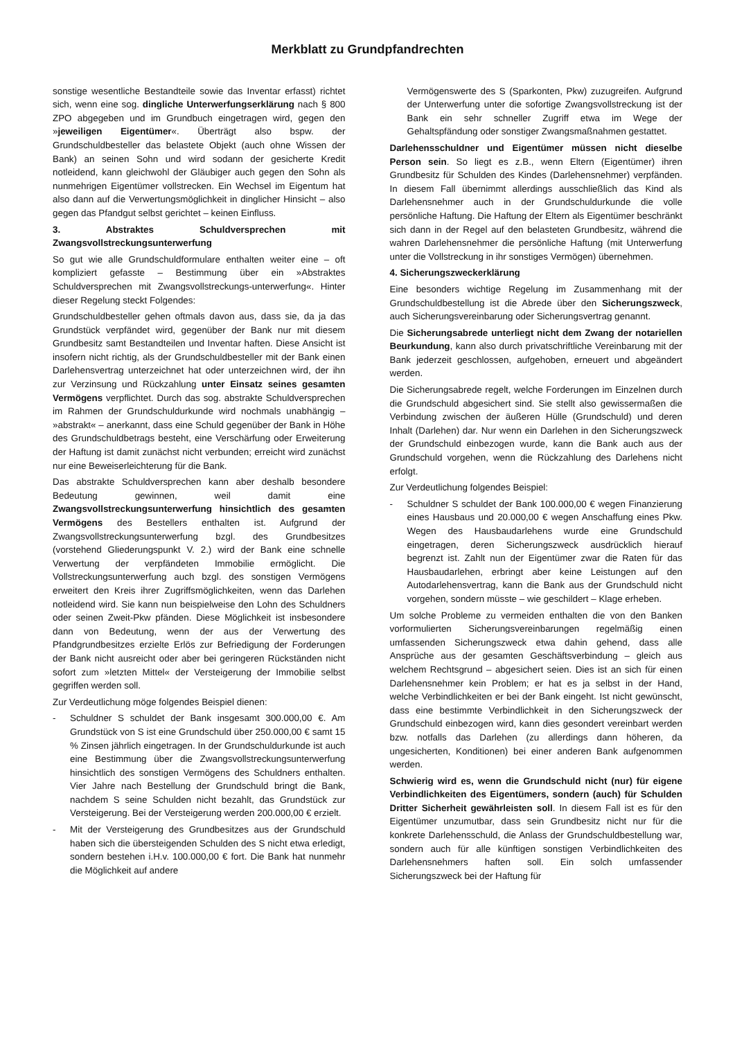Merkblatt zu Grundpfandrechten
sonstige wesentliche Bestandteile sowie das Inventar erfasst) richtet sich, wenn eine sog. dingliche Unterwerfungserklärung nach § 800 ZPO abgegeben und im Grundbuch eingetragen wird, gegen den »jeweiligen Eigentümer«. Überträgt also bspw. der Grundschuldbesteller das belastete Objekt (auch ohne Wissen der Bank) an seinen Sohn und wird sodann der gesicherte Kredit notleidend, kann gleichwohl der Gläubiger auch gegen den Sohn als nunmehrigen Eigentümer vollstrecken. Ein Wechsel im Eigentum hat also dann auf die Verwertungsmöglichkeit in dinglicher Hinsicht – also gegen das Pfandgut selbst gerichtet – keinen Einfluss.
3. Abstraktes Schuldversprechen mit Zwangsvollstreckungsunterwerfung
So gut wie alle Grundschuldformulare enthalten weiter eine – oft kompliziert gefasste – Bestimmung über ein »Abstraktes Schuldversprechen mit Zwangsvollstreckungs-unterwerfung«. Hinter dieser Regelung steckt Folgendes:
Grundschuldbesteller gehen oftmals davon aus, dass sie, da ja das Grundstück verpfändet wird, gegenüber der Bank nur mit diesem Grundbesitz samt Bestandteilen und Inventar haften. Diese Ansicht ist insofern nicht richtig, als der Grundschuldbesteller mit der Bank einen Darlehensvertrag unterzeichnet hat oder unterzeichnen wird, der ihn zur Verzinsung und Rückzahlung unter Einsatz seines gesamten Vermögens verpflichtet. Durch das sog. abstrakte Schuldversprechen im Rahmen der Grundschuldurkunde wird nochmals unabhängig – »abstrakt« – anerkannt, dass eine Schuld gegenüber der Bank in Höhe des Grundschuldbetrags besteht, eine Verschärfung oder Erweiterung der Haftung ist damit zunächst nicht verbunden; erreicht wird zunächst nur eine Beweiserleichterung für die Bank.
Das abstrakte Schuldversprechen kann aber deshalb besondere Bedeutung gewinnen, weil damit eine Zwangsvollstreckungsunterwerfung hinsichtlich des gesamten Vermögens des Bestellers enthalten ist. Aufgrund der Zwangsvollstreckungsunterwerfung bzgl. des Grundbesitzes (vorstehend Gliederungspunkt V. 2.) wird der Bank eine schnelle Verwertung der verpfändeten Immobilie ermöglicht. Die Vollstreckungsunterwerfung auch bzgl. des sonstigen Vermögens erweitert den Kreis ihrer Zugriffsmöglichkeiten, wenn das Darlehen notleidend wird. Sie kann nun beispielweise den Lohn des Schuldners oder seinen Zweit-Pkw pfänden. Diese Möglichkeit ist insbesondere dann von Bedeutung, wenn der aus der Verwertung des Pfandgrundbesitzes erzielte Erlös zur Befriedigung der Forderungen der Bank nicht ausreicht oder aber bei geringeren Rückständen nicht sofort zum »letzten Mittel« der Versteigerung der Immobilie selbst gegriffen werden soll.
Zur Verdeutlichung möge folgendes Beispiel dienen:
- Schuldner S schuldet der Bank insgesamt 300.000,00 €. Am Grundstück von S ist eine Grundschuld über 250.000,00 € samt 15 % Zinsen jährlich eingetragen. In der Grundschuldurkunde ist auch eine Bestimmung über die Zwangsvollstreckungsunterwerfung hinsichtlich des sonstigen Vermögens des Schuldners enthalten. Vier Jahre nach Bestellung der Grundschuld bringt die Bank, nachdem S seine Schulden nicht bezahlt, das Grundstück zur Versteigerung. Bei der Versteigerung werden 200.000,00 € erzielt.
- Mit der Versteigerung des Grundbesitzes aus der Grundschuld haben sich die übersteigenden Schulden des S nicht etwa erledigt, sondern bestehen i.H.v. 100.000,00 € fort. Die Bank hat nunmehr die Möglichkeit auf andere
Vermögenswerte des S (Sparkonten, Pkw) zuzugreifen. Aufgrund der Unterwerfung unter die sofortige Zwangsvollstreckung ist der Bank ein sehr schneller Zugriff etwa im Wege der Gehaltspfändung oder sonstiger Zwangsmaßnahmen gestattet.
Darlehensschuldner und Eigentümer müssen nicht dieselbe Person sein. So liegt es z.B., wenn Eltern (Eigentümer) ihren Grundbesitz für Schulden des Kindes (Darlehensnehmer) verpfänden. In diesem Fall übernimmt allerdings ausschließlich das Kind als Darlehensnehmer auch in der Grundschuldurkunde die volle persönliche Haftung. Die Haftung der Eltern als Eigentümer beschränkt sich dann in der Regel auf den belasteten Grundbesitz, während die wahren Darlehensnehmer die persönliche Haftung (mit Unterwerfung unter die Vollstreckung in ihr sonstiges Vermögen) übernehmen.
4. Sicherungszweckerklärung
Eine besonders wichtige Regelung im Zusammenhang mit der Grundschuldbestellung ist die Abrede über den Sicherungszweck, auch Sicherungsvereinbarung oder Sicherungsvertrag genannt.
Die Sicherungsabrede unterliegt nicht dem Zwang der notariellen Beurkundung, kann also durch privatschriftliche Vereinbarung mit der Bank jederzeit geschlossen, aufgehoben, erneuert und abgeändert werden.
Die Sicherungsabrede regelt, welche Forderungen im Einzelnen durch die Grundschuld abgesichert sind. Sie stellt also gewissermaßen die Verbindung zwischen der äußeren Hülle (Grundschuld) und deren Inhalt (Darlehen) dar. Nur wenn ein Darlehen in den Sicherungszweck der Grundschuld einbezogen wurde, kann die Bank auch aus der Grundschuld vorgehen, wenn die Rückzahlung des Darlehens nicht erfolgt.
Zur Verdeutlichung folgendes Beispiel:
- Schuldner S schuldet der Bank 100.000,00 € wegen Finanzierung eines Hausbaus und 20.000,00 € wegen Anschaffung eines Pkw. Wegen des Hausbaudarlehens wurde eine Grundschuld eingetragen, deren Sicherungszweck ausdrücklich hierauf begrenzt ist. Zahlt nun der Eigentümer zwar die Raten für das Hausbaudarlehen, erbringt aber keine Leistungen auf den Autodarlehensvertrag, kann die Bank aus der Grundschuld nicht vorgehen, sondern müsste – wie geschildert – Klage erheben.
Um solche Probleme zu vermeiden enthalten die von den Banken vorformulierten Sicherungsvereinbarungen regelmäßig einen umfassenden Sicherungszweck etwa dahin gehend, dass alle Ansprüche aus der gesamten Geschäftsverbindung – gleich aus welchem Rechtsgrund – abgesichert seien. Dies ist an sich für einen Darlehensnehmer kein Problem; er hat es ja selbst in der Hand, welche Verbindlichkeiten er bei der Bank eingeht. Ist nicht gewünscht, dass eine bestimmte Verbindlichkeit in den Sicherungszweck der Grundschuld einbezogen wird, kann dies gesondert vereinbart werden bzw. notfalls das Darlehen (zu allerdings dann höheren, da ungesicherten, Konditionen) bei einer anderen Bank aufgenommen werden.
Schwierig wird es, wenn die Grundschuld nicht (nur) für eigene Verbindlichkeiten des Eigentümers, sondern (auch) für Schulden Dritter Sicherheit gewährleisten soll. In diesem Fall ist es für den Eigentümer unzumutbar, dass sein Grundbesitz nicht nur für die konkrete Darlehensschuld, die Anlass der Grundschuldbestellung war, sondern auch für alle künftigen sonstigen Verbindlichkeiten des Darlehensnehmers haften soll. Ein solch umfassender Sicherungszweck bei der Haftung für